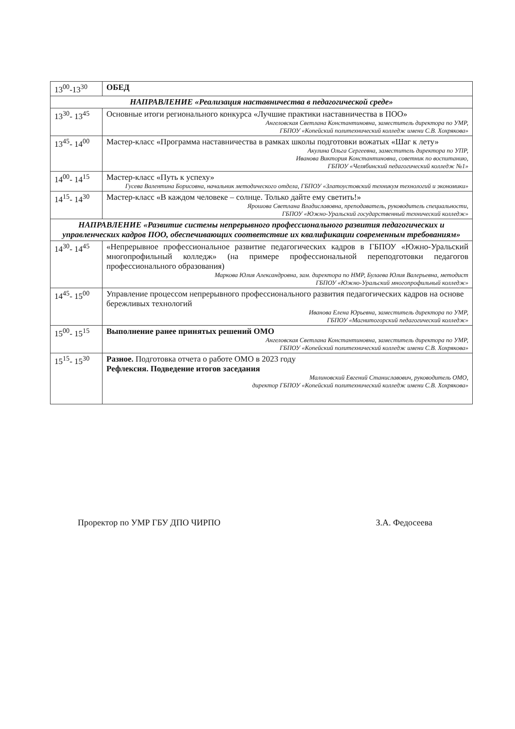| 13<sup>00</sup>-13<sup>30</sup> | ОБЕД |
| НАПРАВЛЕНИЕ «Реализация наставничества в педагогической среде» | |
| 13<sup>30</sup>- 13<sup>45</sup> | Основные итоги регионального конкурса «Лучшие практики наставничества в ПОО» Ангеловская Светлана Константиновна, заместитель директора по УМР, ГБПОУ «Копейский политехнический колледж имени С.В. Хохрякова» |
| 13<sup>45</sup>- 14<sup>00</sup> | Мастер-класс «Программа наставничества в рамках школы подготовки вожатых «Шаг к лету» Акулина Ольга Сергеевна, заместитель директора по УПР, Иванова Виктория Константиновна, советник по воспитанию, ГБПОУ «Челябинский педагогический колледж №1» |
| 14<sup>00</sup>- 14<sup>15</sup> | Мастер-класс «Путь к успеху» Гусева Валентина Борисовна, начальник методического отдела, ГБПОУ «Златоустовский техникум технологий и экономики» |
| 14<sup>15</sup>- 14<sup>30</sup> | Мастер-класс «В каждом человеке – солнце. Только дайте ему светить!» Ярошова Светлана Владиславовна, преподаватель, руководитель специальности, ГБПОУ «Южно-Уральский государственный технический колледж» |
| НАПРАВЛЕНИЕ «Развитие системы непрерывного профессионального развития педагогических и управленческих кадров ПОО, обеспечивающих соответствие их квалификации современным требованиям» | |
| 14<sup>30</sup>- 14<sup>45</sup> | «Непрерывное профессиональное развитие педагогических кадров в ГБПОУ «Южно-Уральский многопрофильный колледж» (на примере профессиональной переподготовки педагогов профессионального образования) Маркова Юлия Александровна, зам. директора по НМР, Булаева Юлия Валерьевна, методист ГБПОУ «Южно-Уральский многопрофильный колледж» |
| 14<sup>45</sup>- 15<sup>00</sup> | Управление процессом непрерывного профессионального развития педагогических кадров на основе бережливых технологий Иванова Елена Юрьевна, заместитель директора по УМР, ГБПОУ «Магнитогорский педагогический колледж» |
| 15<sup>00</sup>- 15<sup>15</sup> | Выполнение ранее принятых решений ОМО Ангеловская Светлана Константиновна, заместитель директора по УМР, ГБПОУ «Копейский политехнический колледж имени С.В. Хохрякова» |
| 15<sup>15</sup>- 15<sup>30</sup> | Разное. Подготовка отчета о работе ОМО в 2023 году Рефлексия. Подведение итогов заседания Малиновский Евгений Станиславович, руководитель ОМО, директор ГБПОУ «Копейский политехнический колледж имени С.В. Хохрякова» |
Проректор по УМР ГБУ ДПО ЧИРПО З.А. Федосеева